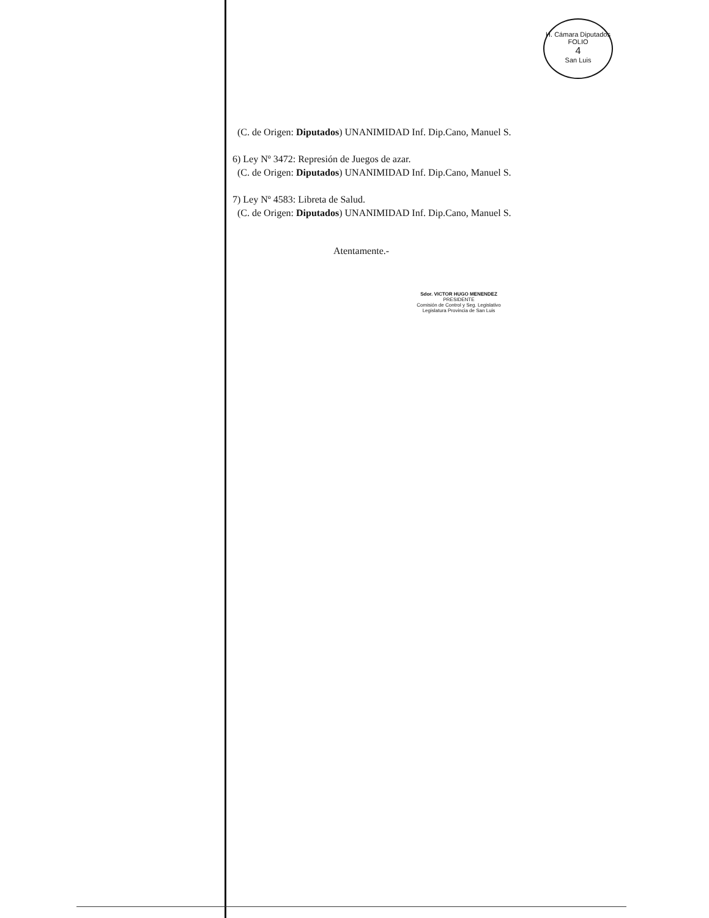H. Cámara Diputados
FOLIO
4
San Luis
(C. de Origen: Diputados) UNANIMIDAD Inf. Dip.Cano, Manuel S.
6) Ley Nº 3472: Represión de Juegos de azar.
(C. de Origen: Diputados) UNANIMIDAD Inf. Dip.Cano, Manuel S.
7) Ley Nº 4583: Libreta de Salud.
(C. de Origen: Diputados) UNANIMIDAD Inf. Dip.Cano, Manuel S.
Atentamente.-
Sdor. VICTOR HUGO MENENDEZ
PRESIDENTE
Comisión de Control y Seg. Legislativo
Legislatura Provincia de San Luis